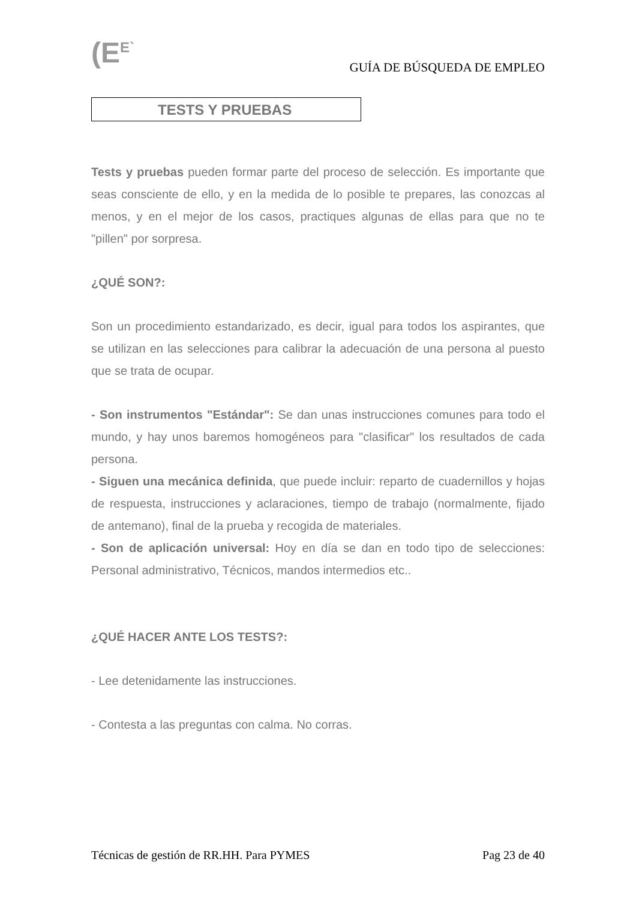(E<sup>E`</sup> GUÍA DE BÚSQUEDA DE EMPLEO
TESTS Y PRUEBAS
Tests y pruebas pueden formar parte del proceso de selección. Es importante que seas consciente de ello, y en la medida de lo posible te prepares, las conozcas al menos, y en el mejor de los casos, practiques algunas de ellas para que no te "pillen" por sorpresa.
¿QUÉ SON?:
Son un procedimiento estandarizado, es decir, igual para todos los aspirantes, que se utilizan en las selecciones para calibrar la adecuación de una persona al puesto que se trata de ocupar.
- Son instrumentos "Estándar": Se dan unas instrucciones comunes para todo el mundo, y hay unos baremos homogéneos para "clasificar" los resultados de cada persona.
- Siguen una mecánica definida, que puede incluir: reparto de cuadernillos y hojas de respuesta, instrucciones y aclaraciones, tiempo de trabajo (normalmente, fijado de antemano), final de la prueba y recogida de materiales.
- Son de aplicación universal: Hoy en día se dan en todo tipo de selecciones: Personal administrativo, Técnicos, mandos intermedios etc..
¿QUÉ HACER ANTE LOS TESTS?:
- Lee detenidamente las instrucciones.
- Contesta a las preguntas con calma. No corras.
Técnicas de gestión de RR.HH. Para PYMES Pag 23 de 40